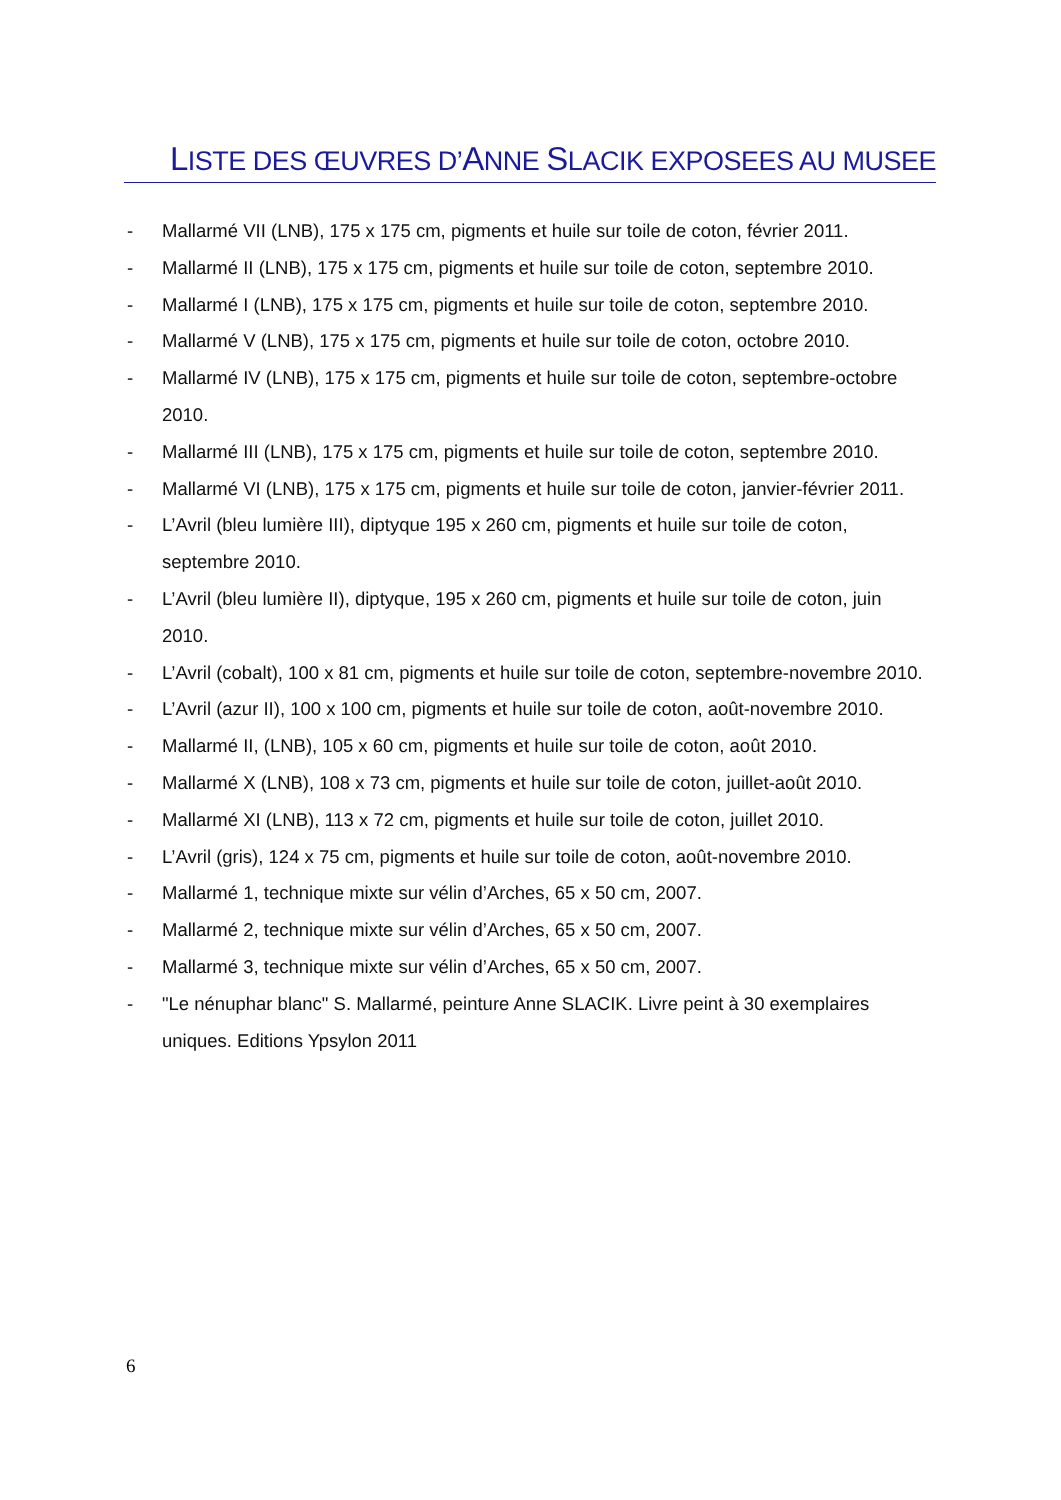LISTE DES ŒUVRES D’ANNE SLACIK EXPOSEES AU MUSEE
- Mallarmé VII (LNB), 175 x 175 cm, pigments et huile sur toile de coton, février 2011.
- Mallarmé II (LNB), 175 x 175 cm, pigments et huile sur toile de coton, septembre 2010.
- Mallarmé I (LNB), 175 x 175 cm, pigments et huile sur toile de coton, septembre 2010.
- Mallarmé V (LNB), 175 x 175 cm, pigments et huile sur toile de coton, octobre 2010.
- Mallarmé IV (LNB), 175 x 175 cm, pigments et huile sur toile de coton, septembre-octobre 2010.
- Mallarmé III (LNB), 175 x 175 cm, pigments et huile sur toile de coton, septembre 2010.
- Mallarmé VI (LNB), 175 x 175 cm, pigments et huile sur toile de coton, janvier-février 2011.
- L’Avril (bleu lumière III), diptyque 195 x 260 cm, pigments et huile sur toile de coton, septembre 2010.
- L’Avril (bleu lumière II), diptyque, 195 x 260 cm, pigments et huile sur toile de coton, juin 2010.
- L’Avril (cobalt), 100 x 81 cm, pigments et huile sur toile de coton, septembre-novembre 2010.
- L’Avril (azur II), 100 x 100 cm, pigments et huile sur toile de coton, août-novembre 2010.
- Mallarmé II, (LNB), 105 x 60 cm, pigments et huile sur toile de coton, août 2010.
- Mallarmé X (LNB), 108 x 73 cm, pigments et huile sur toile de coton, juillet-août 2010.
- Mallarmé XI (LNB), 113 x 72 cm, pigments et huile sur toile de coton, juillet 2010.
- L’Avril (gris), 124 x 75 cm, pigments et huile sur toile de coton, août-novembre 2010.
- Mallarmé 1, technique mixte sur vélin d’Arches, 65 x 50 cm, 2007.
- Mallarmé 2, technique mixte sur vélin d’Arches, 65 x 50 cm, 2007.
- Mallarmé 3, technique mixte sur vélin d’Arches, 65 x 50 cm, 2007.
- "Le nénuphar blanc" S. Mallarmé, peinture Anne SLACIK. Livre peint à 30 exemplaires uniques. Editions Ypsylon 2011
6